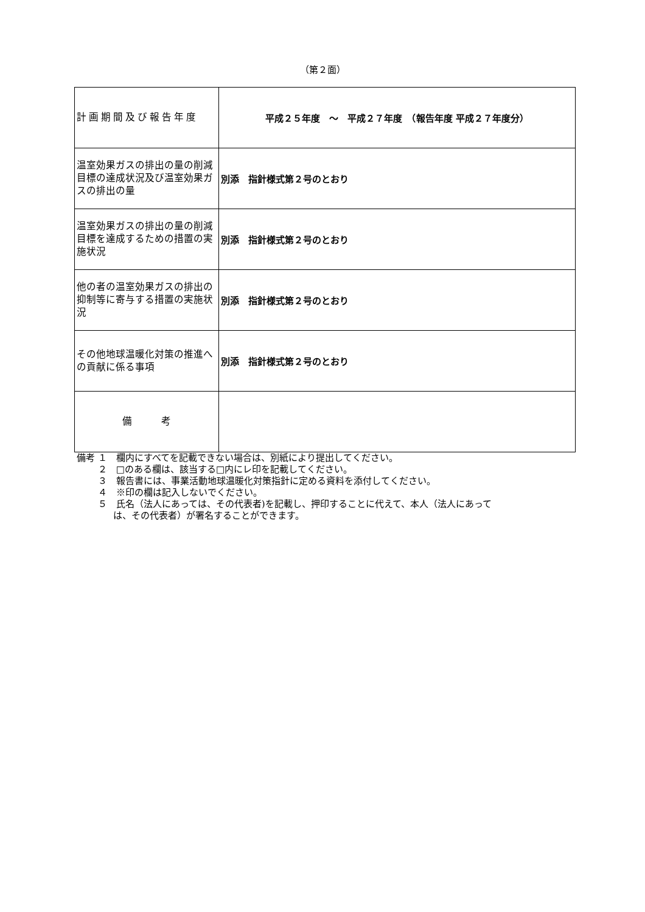（第２面）
| 計画期間及び報告年度 | 平成２５年度 ～ 平成２７年度 （報告年度 平成２７年度分） |
| 温室効果ガスの排出の量の削減目標の達成状況及び温室効果ガスの排出の量 | 別添 指針様式第２号のとおり |
| 温室効果ガスの排出の量の削減目標を達成するための措置の実施状況 | 別添 指針様式第２号のとおり |
| 他の者の温室効果ガスの排出の抑制等に寄与する措置の実施状況 | 別添 指針様式第２号のとおり |
| その他地球温暖化対策の推進への貢献に係る事項 | 別添 指針様式第２号のとおり |
| 備 考 | |
備考 １　欄内にすべてを記載できない場合は、別紙により提出してください。
　　 ２　□のある欄は、該当する□内にレ印を記載してください。
　　 ３　報告書には、事業活動地球温暖化対策指針に定める資料を添付してください。
　　 ４　※印の欄は記入しないでください。
　　 ５　氏名（法人にあっては、その代表者)を記載し、押印することに代えて、本人（法人にあって
　　　　は、その代表者）が署名することができます。